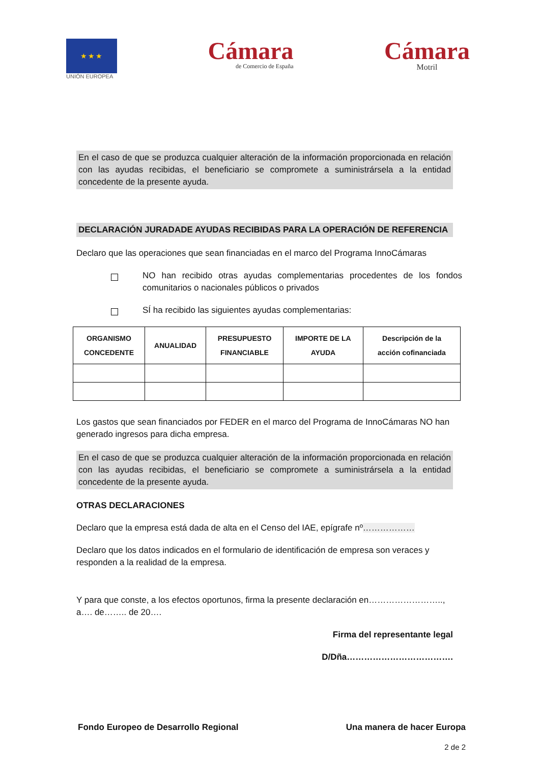★★★
UNIÓN EUROPEA
Cámara
de Comercio de España
Cámara
Motril
En el caso de que se produzca cualquier alteración de la información proporcionada en relación con las ayudas recibidas, el beneficiario se compromete a suministrársela a la entidad concedente de la presente ayuda.
DECLARACIÓN JURADADE AYUDAS RECIBIDAS PARA LA OPERACIÓN DE REFERENCIA
Declaro que las operaciones que sean financiadas en el marco del Programa InnoCámaras
NO han recibido otras ayudas complementarias procedentes de los fondos comunitarios o nacionales públicos o privados
SÍ ha recibido las siguientes ayudas complementarias:
| ORGANISMO CONCEDENTE | ANUALIDAD | PRESUPUESTO FINANCIABLE | IMPORTE DE LA AYUDA | Descripción de la acción cofinanciada |
| --- | --- | --- | --- | --- |
Los gastos que sean financiados por FEDER en el marco del Programa de InnoCámaras NO han generado ingresos para dicha empresa.
En el caso de que se produzca cualquier alteración de la información proporcionada en relación con las ayudas recibidas, el beneficiario se compromete a suministrársela a la entidad concedente de la presente ayuda.
OTRAS DECLARACIONES
Declaro que la empresa está dada de alta en el Censo del IAE, epígrafe nº………………
Declaro que los datos indicados en el formulario de identificación de empresa son veraces y responden a la realidad de la empresa.
Y para que conste, a los efectos oportunos, firma la presente declaración en…………………….., a…. de…….. de 20….
Firma del representante legal
D/Dña……………………………….
Fondo Europeo de Desarrollo Regional Una manera de hacer Europa
2 de 2